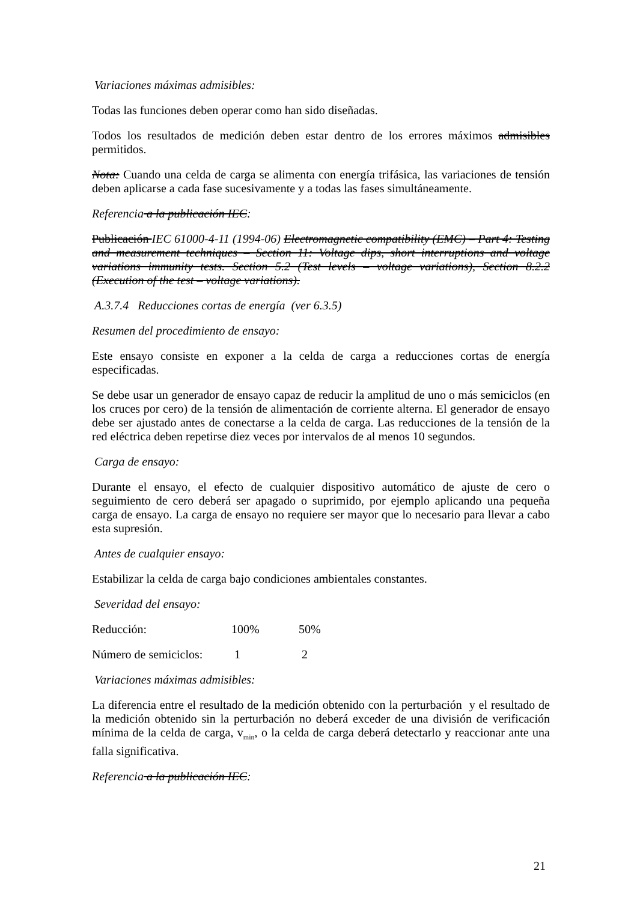Variaciones máximas admisibles:
Todas las funciones deben operar como han sido diseñadas.
Todos los resultados de medición deben estar dentro de los errores máximos admisibles permitidos.
Nota: Cuando una celda de carga se alimenta con energía trifásica, las variaciones de tensión deben aplicarse a cada fase sucesivamente y a todas las fases simultáneamente.
Referencia a la publicación IEC:
Publicación IEC 61000-4-11 (1994-06) Electromagnetic compatibility (EMC) – Part 4: Testing and measurement techniques – Section 11: Voltage dips, short interruptions and voltage variations immunity tests. Section 5.2 (Test levels – voltage variations), Section 8.2.2 (Execution of the test – voltage variations).
A.3.7.4 Reducciones cortas de energía (ver 6.3.5)
Resumen del procedimiento de ensayo:
Este ensayo consiste en exponer a la celda de carga a reducciones cortas de energía especificadas.
Se debe usar un generador de ensayo capaz de reducir la amplitud de uno o más semiciclos (en los cruces por cero) de la tensión de alimentación de corriente alterna. El generador de ensayo debe ser ajustado antes de conectarse a la celda de carga. Las reducciones de la tensión de la red eléctrica deben repetirse diez veces por intervalos de al menos 10 segundos.
Carga de ensayo:
Durante el ensayo, el efecto de cualquier dispositivo automático de ajuste de cero o seguimiento de cero deberá ser apagado o suprimido, por ejemplo aplicando una pequeña carga de ensayo. La carga de ensayo no requiere ser mayor que lo necesario para llevar a cabo esta supresión.
Antes de cualquier ensayo:
Estabilizar la celda de carga bajo condiciones ambientales constantes.
Severidad del ensayo:
Reducción: 100% 50%
Número de semiciclos: 1 2
Variaciones máximas admisibles:
La diferencia entre el resultado de la medición obtenido con la perturbación y el resultado de la medición obtenido sin la perturbación no deberá exceder de una división de verificación mínima de la celda de carga, v<sub>min</sub>, o la celda de carga deberá detectarlo y reaccionar ante una falla significativa.
Referencia a la publicación IEC:
21